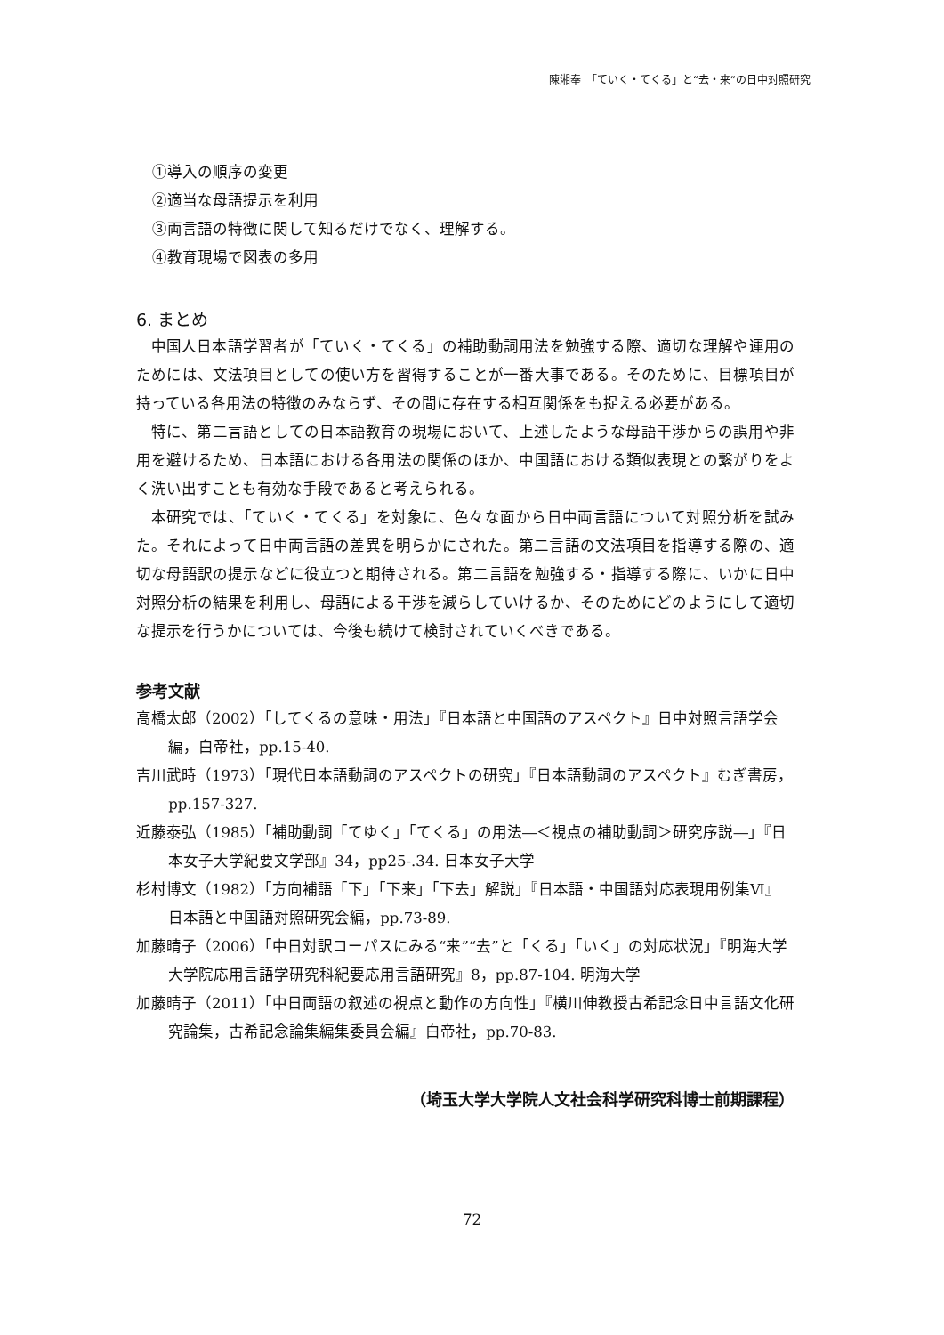陳湘奉　「ていく・てくる」と“去・来”の日中対照研究
①導入の順序の変更
②適当な母語提示を利用
③両言語の特徴に関して知るだけでなく、理解する。
④教育現場で図表の多用
6. まとめ
中国人日本語学習者が「ていく・てくる」の補助動詞用法を勉強する際、適切な理解や運用のためには、文法項目としての使い方を習得することが一番大事である。そのために、目標項目が持っている各用法の特徴のみならず、その間に存在する相互関係をも捉える必要がある。
特に、第二言語としての日本語教育の現場において、上述したような母語干渉からの誤用や非用を避けるため、日本語における各用法の関係のほか、中国語における類似表現との繋がりをよく洗い出すことも有効な手段であると考えられる。
本研究では、「ていく・てくる」を対象に、色々な面から日中両言語について対照分析を試みた。それによって日中両言語の差異を明らかにされた。第二言語の文法項目を指導する際の、適切な母語訳の提示などに役立つと期待される。第二言語を勉強する・指導する際に、いかに日中対照分析の結果を利用し、母語による干渉を減らしていけるか、そのためにどのようにして適切な提示を行うかについては、今後も続けて検討されていくべきである。
参考文献
高橋太郎（2002）「してくるの意味・用法」『日本語と中国語のアスペクト』日中対照言語学会編，白帝社，pp.15-40.
吉川武時（1973）「現代日本語動詞のアスペクトの研究」『日本語動詞のアスペクト』むぎ書房，pp.157-327.
近藤泰弘（1985）「補助動詞「てゆく」「てくる」の用法―＜視点の補助動詞＞研究序説―」『日本女子大学紀要文学部』34，pp25-.34. 日本女子大学
杉村博文（1982）「方向補語「下」「下来」「下去」解説」『日本語・中国語対応表現用例集Ⅵ』日本語と中国語対照研究会編，pp.73-89.
加藤晴子（2006）「中日対訳コーパスにみる“来”“去”と「くる」「いく」の対応状況」『明海大学大学院応用言語学研究科紀要応用言語研究』8，pp.87-104. 明海大学
加藤晴子（2011）「中日両語の叙述の視点と動作の方向性」『横川伸教授古希記念日中言語文化研究論集，古希記念論集編集委員会編』白帝社，pp.70-83.
（埼玉大学大学院人文社会科学研究科博士前期課程）
72